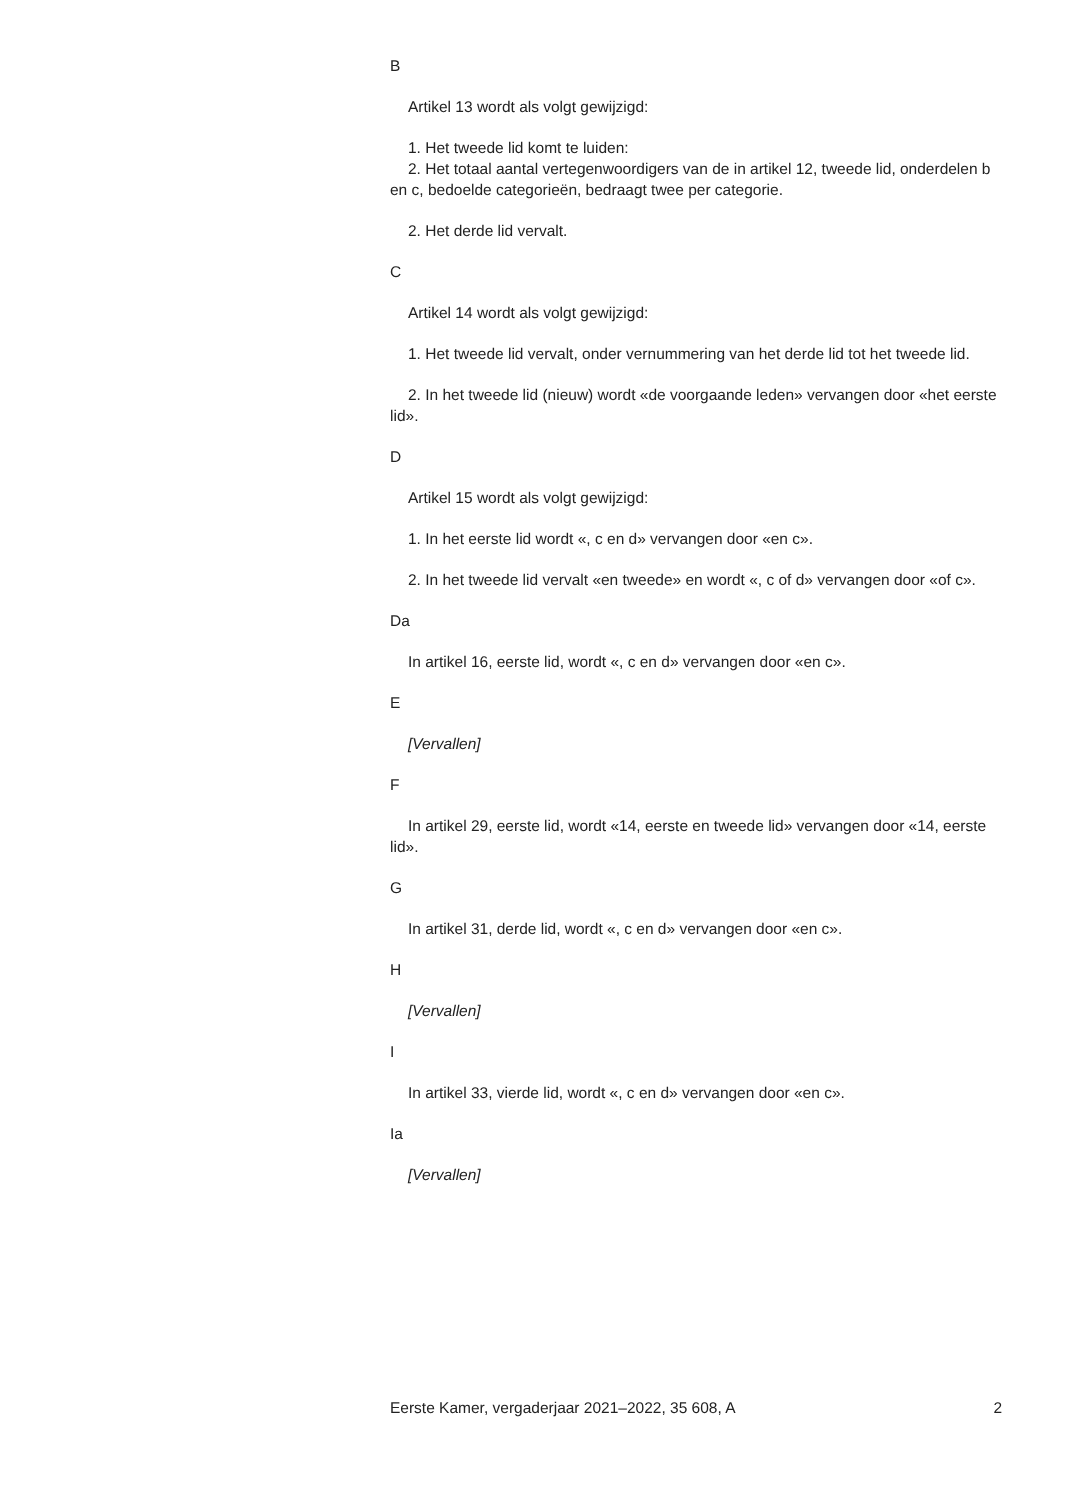B
Artikel 13 wordt als volgt gewijzigd:
1. Het tweede lid komt te luiden:
2. Het totaal aantal vertegenwoordigers van de in artikel 12, tweede lid, onderdelen b en c, bedoelde categorieën, bedraagt twee per categorie.
2. Het derde lid vervalt.
C
Artikel 14 wordt als volgt gewijzigd:
1. Het tweede lid vervalt, onder vernummering van het derde lid tot het tweede lid.
2. In het tweede lid (nieuw) wordt «de voorgaande leden» vervangen door «het eerste lid».
D
Artikel 15 wordt als volgt gewijzigd:
1. In het eerste lid wordt «, c en d» vervangen door «en c».
2. In het tweede lid vervalt «en tweede» en wordt «, c of d» vervangen door «of c».
Da
In artikel 16, eerste lid, wordt «, c en d» vervangen door «en c».
E
[Vervallen]
F
In artikel 29, eerste lid, wordt «14, eerste en tweede lid» vervangen door «14, eerste lid».
G
In artikel 31, derde lid, wordt «, c en d» vervangen door «en c».
H
[Vervallen]
I
In artikel 33, vierde lid, wordt «, c en d» vervangen door «en c».
Ia
[Vervallen]
Eerste Kamer, vergaderjaar 2021–2022, 35 608, A 2